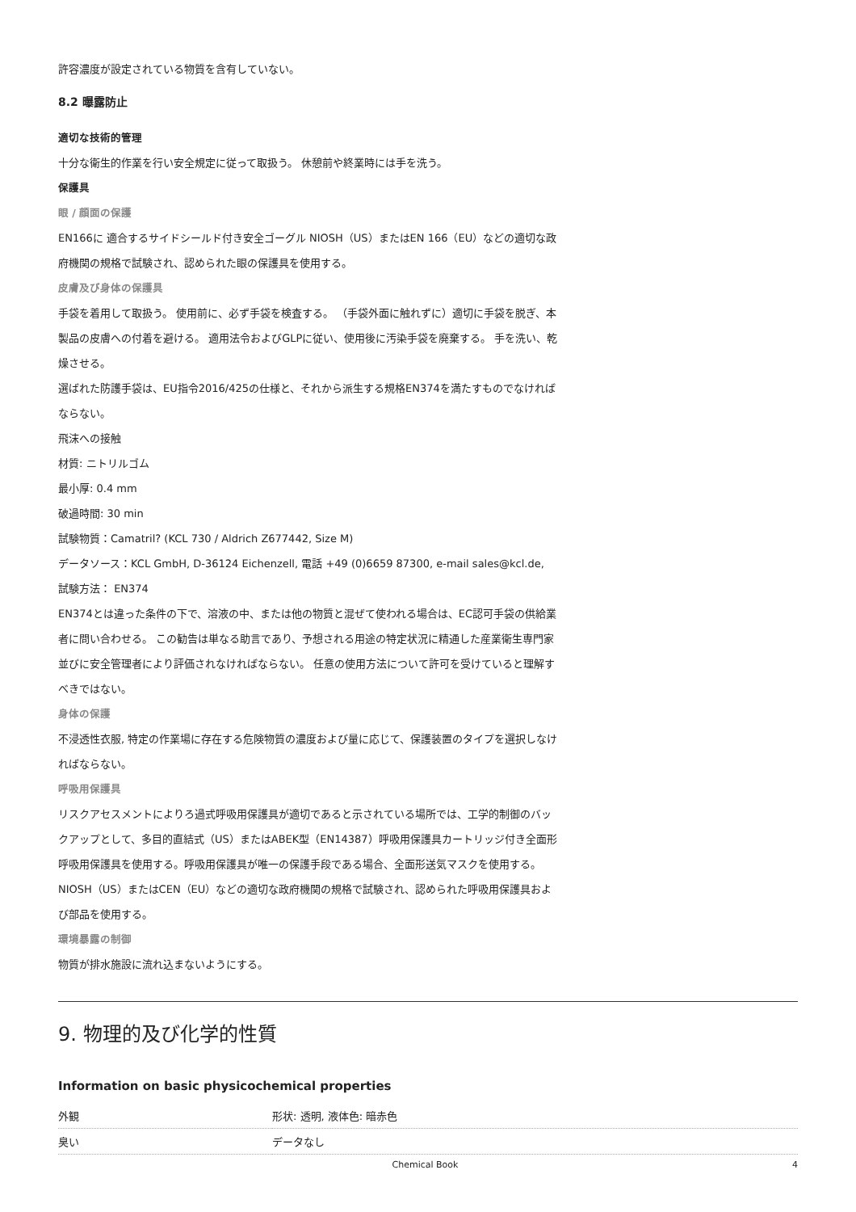許容濃度が設定されている物質を含有していない。
8.2 曝露防止
適切な技術的管理
十分な衛生的作業を行い安全規定に従って取扱う。 休憩前や終業時には手を洗う。
保護具
眼 / 顔面の保護
EN166に 適合するサイドシールド付き安全ゴーグル NIOSH（US）またはEN 166（EU）などの適切な政府機関の規格で試験され、認められた眼の保護具を使用する。
皮膚及び身体の保護具
手袋を着用して取扱う。 使用前に、必ず手袋を検査する。 （手袋外面に触れずに）適切に手袋を脱ぎ、本製品の皮膚への付着を避ける。 適用法令およびGLPに従い、使用後に汚染手袋を廃棄する。 手を洗い、乾燥させる。
選ばれた防護手袋は、EU指令2016/425の仕様と、それから派生する規格EN374を満たすものでなければならない。
飛沫への接触
材質: ニトリルゴム
最小厚: 0.4 mm
破過時間: 30 min
試験物質：Camatril? (KCL 730 / Aldrich Z677442, Size M)
データソース：KCL GmbH, D-36124 Eichenzell, 電話 +49 (0)6659 87300, e-mail sales@kcl.de,
試験方法： EN374
EN374とは違った条件の下で、溶液の中、または他の物質と混ぜて使われる場合は、EC認可手袋の供給業者に問い合わせる。 この勧告は単なる助言であり、予想される用途の特定状況に精通した産業衛生専門家並びに安全管理者により評価されなければならない。 任意の使用方法について許可を受けていると理解すべきではない。
身体の保護
不浸透性衣服, 特定の作業場に存在する危険物質の濃度および量に応じて、保護装置のタイプを選択しなければならない。
呼吸用保護具
リスクアセスメントによりろ過式呼吸用保護具が適切であると示されている場所では、工学的制御のバックアップとして、多目的直結式（US）またはABEK型（EN14387）呼吸用保護具カートリッジ付き全面形呼吸用保護具を使用する。呼吸用保護具が唯一の保護手段である場合、全面形送気マスクを使用する。 NIOSH（US）またはCEN（EU）などの適切な政府機関の規格で試験され、認められた呼吸用保護具および部品を使用する。
環境暴露の制御
物質が排水施設に流れ込まないようにする。
9. 物理的及び化学的性質
Information on basic physicochemical properties
| 外観 | 形状: 透明, 液体色: 暗赤色 |
| 臭い | データなし |
Chemical Book 4